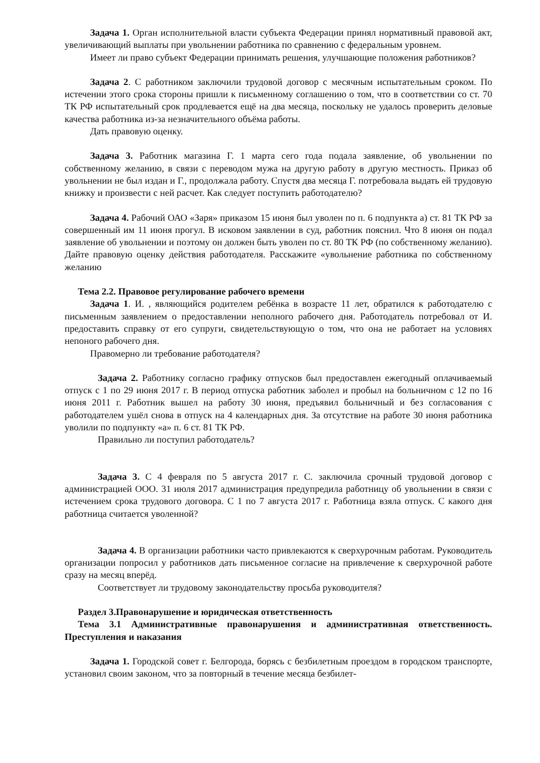Задача 1. Орган исполнительной власти субъекта Федерации принял нормативный правовой акт, увеличивающий выплаты при увольнении работника по сравнению с федеральным уровнем.
Имеет ли право субъект Федерации принимать решения, улучшающие положения работников?
Задача 2. С работником заключили трудовой договор с месячным испытательным сроком. По истечении этого срока стороны пришли к письменному соглашению о том, что в соответствии со ст. 70 ТК РФ испытательный срок продлевается ещё на два месяца, поскольку не удалось проверить деловые качества работника из-за незначительного объёма работы.
Дать правовую оценку.
Задача 3. Работник магазина Г. 1 марта сего года подала заявление, об увольнении по собственному желанию, в связи с переводом мужа на другую работу в другую местность. Приказ об увольнении не был издан и Г., продолжала работу. Спустя два месяца Г. потребовала выдать ей трудовую книжку и произвести с ней расчет. Как следует поступить работодателю?
Задача 4. Рабочий ОАО «Заря» приказом 15 июня был уволен по п. 6 подпункта а) ст. 81 ТК РФ за совершенный им 11 июня прогул. В исковом заявлении в суд, работник пояснил. Что 8 июня он подал заявление об увольнении и поэтому он должен быть уволен по ст. 80 ТК РФ (по собственному желанию). Дайте правовую оценку действия работодателя. Расскажите «увольнение работника по собственному желанию
Тема 2.2. Правовое регулирование рабочего времени
Задача 1. И. , являющийся родителем ребёнка в возрасте 11 лет, обратился к работодателю с письменным заявлением о предоставлении неполного рабочего дня. Работодатель потребовал от И. предоставить справку от его супруги, свидетельствующую о том, что она не работает на условиях непоного рабочего дня.
Правомерно ли требование работодателя?
Задача 2. Работнику согласно графику отпусков был предоставлен ежегодный оплачиваемый отпуск с 1 по 29 июня 2017 г. В период отпуска работник заболел и пробыл на больничном с 12 по 16 июня 2011 г. Работник вышел на работу 30 июня, предъявил больничный и без согласования с работодателем ушёл снова в отпуск на 4 календарных дня. За отсутствие на работе 30 июня работника уволили по подпункту «а» п. 6 ст. 81 ТК РФ.
Правильно ли поступил работодатель?
Задача 3. С 4 февраля по 5 августа 2017 г. С. заключила срочный трудовой договор с администрацией ООО. 31 июля 2017 администрация предупредила работницу об увольнении в связи с истечением срока трудового договора. С 1 по 7 августа 2017 г. Работница взяла отпуск. С какого дня работница считается уволенной?
Задача 4. В организации работники часто привлекаются к сверхурочным работам. Руководитель организации попросил у работников дать письменное согласие на привлечение к сверхурочной работе сразу на месяц вперёд.
Соответствует ли трудовому законодательству просьба руководителя?
Раздел 3.Правонарушение и юридическая ответственность
Тема 3.1 Административные правонарушения и административная ответственность. Преступления и наказания
Задача 1. Городской совет г. Белгорода, борясь с безбилетным проездом в городском транспорте, установил своим законом, что за повторный в течение месяца безбилет-